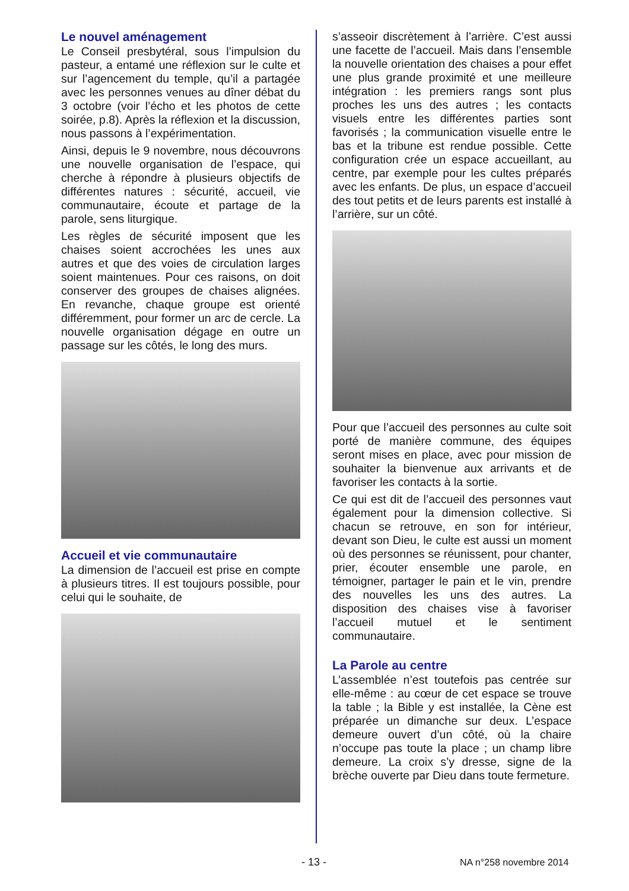Le nouvel aménagement
Le Conseil presbytéral, sous l’impulsion du pasteur, a entamé une réflexion sur le culte et sur l’agencement du temple, qu’il a partagée avec les personnes venues au dîner débat du 3 octobre (voir l’écho et les photos de cette soirée, p.8). Après la réflexion et la discussion, nous passons à l’expérimentation.
Ainsi, depuis le 9 novembre, nous découvrons une nouvelle organisation de l’espace, qui cherche à répondre à plusieurs objectifs de différentes natures : sécurité, accueil, vie communautaire, écoute et partage de la parole, sens liturgique.
Les règles de sécurité imposent que les chaises soient accrochées les unes aux autres et que des voies de circulation larges soient maintenues. Pour ces raisons, on doit conserver des groupes de chaises alignées. En revanche, chaque groupe est orienté différemment, pour former un arc de cercle. La nouvelle organisation dégage en outre un passage sur les côtés, le long des murs.
Accueil et vie communautaire
La dimension de l’accueil est prise en compte à plusieurs titres. Il est toujours possible, pour celui qui le souhaite, de
s’asseoir discrètement à l’arrière. C’est aussi une facette de l’accueil. Mais dans l’ensemble la nouvelle orientation des chaises a pour effet une plus grande proximité et une meilleure intégration : les premiers rangs sont plus proches les uns des autres ; les contacts visuels entre les différentes parties sont favorisés ; la communication visuelle entre le bas et la tribune est rendue possible. Cette configuration crée un espace accueillant, au centre, par exemple pour les cultes préparés avec les enfants. De plus, un espace d’accueil des tout petits et de leurs parents est installé à l’arrière, sur un côté.
Pour que l’accueil des personnes au culte soit porté de manière commune, des équipes seront mises en place, avec pour mission de souhaiter la bienvenue aux arrivants et de favoriser les contacts à la sortie.
Ce qui est dit de l’accueil des personnes vaut également pour la dimension collective. Si chacun se retrouve, en son for intérieur, devant son Dieu, le culte est aussi un moment où des personnes se réunissent, pour chanter, prier, écouter ensemble une parole, en témoigner, partager le pain et le vin, prendre des nouvelles les uns des autres. La disposition des chaises vise à favoriser l’accueil mutuel et le sentiment communautaire.
La Parole au centre
L’assemblée n’est toutefois pas centrée sur elle-même : au cœur de cet espace se trouve la table ; la Bible y est installée, la Cène est préparée un dimanche sur deux. L’espace demeure ouvert d’un côté, où la chaire n’occupe pas toute la place ; un champ libre demeure. La croix s’y dresse, signe de la brèche ouverte par Dieu dans toute fermeture.
- 13 - NA n°258 novembre 2014